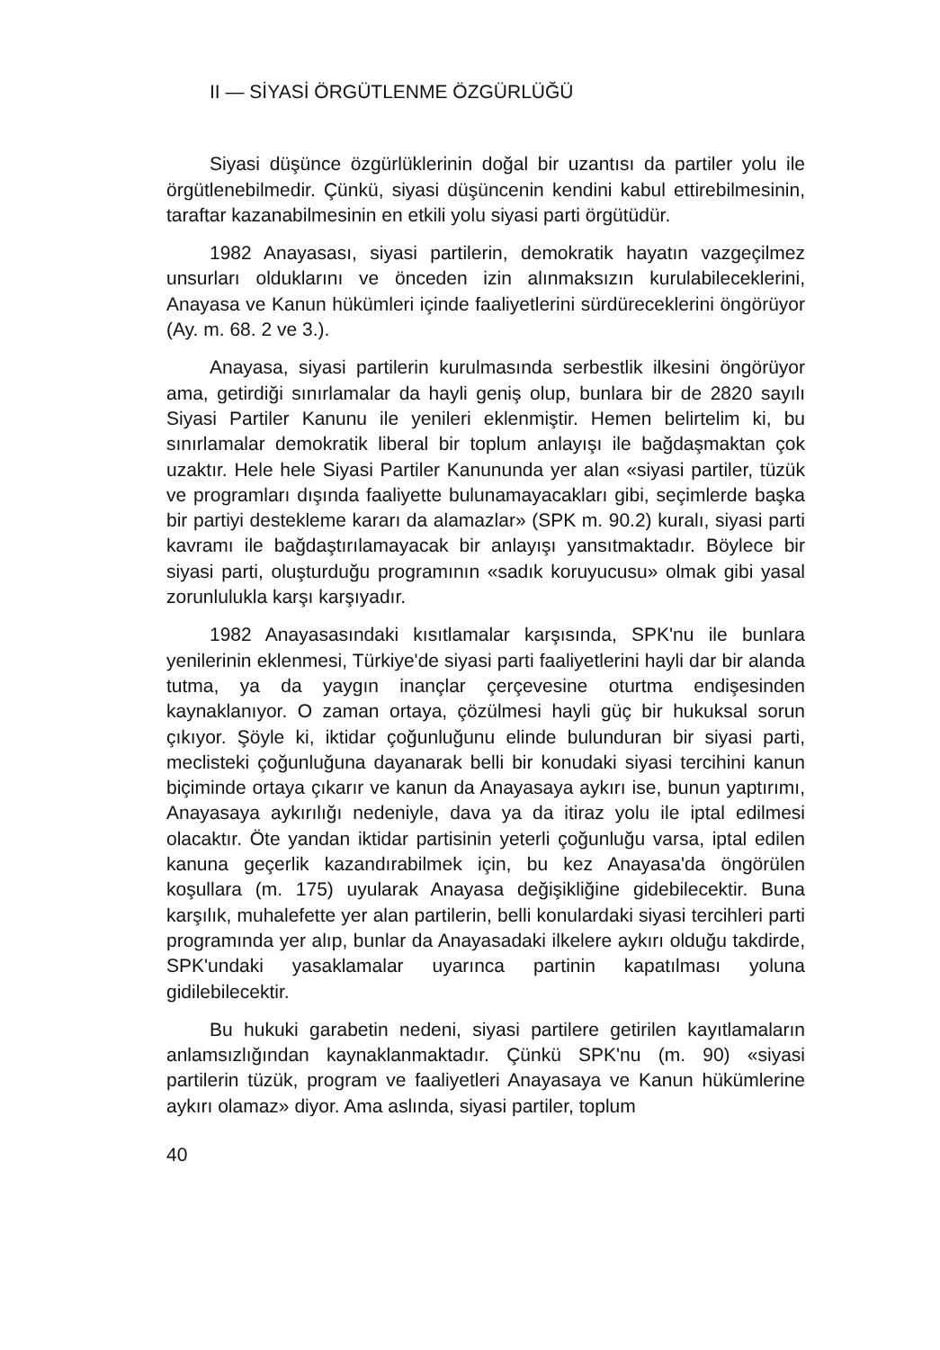II — SİYASİ ÖRGÜTLENME ÖZGÜRLÜĞÜ
Siyasi düşünce özgürlüklerinin doğal bir uzantısı da partiler yolu ile örgütlenebilmedir. Çünkü, siyasi düşüncenin kendini kabul ettirebilmesinin, taraftar kazanabilmesinin en etkili yolu siyasi parti örgütüdür.
1982 Anayasası, siyasi partilerin, demokratik hayatın vazgeçilmez unsurları olduklarını ve önceden izin alınmaksızın kurulabileceklerini, Anayasa ve Kanun hükümleri içinde faaliyetlerini sürdüreceklerini öngörüyor (Ay. m. 68. 2 ve 3.).
Anayasa, siyasi partilerin kurulmasında serbestlik ilkesini öngörüyor ama, getirdiği sınırlamalar da hayli geniş olup, bunlara bir de 2820 sayılı Siyasi Partiler Kanunu ile yenileri eklenmiştir. Hemen belirtelim ki, bu sınırlamalar demokratik liberal bir toplum anlayışı ile bağdaşmaktan çok uzaktır. Hele hele Siyasi Partiler Kanununda yer alan «siyasi partiler, tüzük ve programları dışında faaliyette bulunamayacakları gibi, seçimlerde başka bir partiyi destekleme kararı da alamazlar» (SPK m. 90.2) kuralı, siyasi parti kavramı ile bağdaştırılamayacak bir anlayışı yansıtmaktadır. Böylece bir siyasi parti, oluşturduğu programının «sadık koruyucusu» olmak gibi yasal zorunlulukla karşı karşıyadır.
1982 Anayasasındaki kısıtlamalar karşısında, SPK'nu ile bunlara yenilerinin eklenmesi, Türkiye'de siyasi parti faaliyetlerini hayli dar bir alanda tutma, ya da yaygın inançlar çerçevesine oturtma endişesinden kaynaklanıyor. O zaman ortaya, çözülmesi hayli güç bir hukuksal sorun çıkıyor. Şöyle ki, iktidar çoğunluğunu elinde bulunduran bir siyasi parti, meclisteki çoğunluğuna dayanarak belli bir konudaki siyasi tercihini kanun biçiminde ortaya çıkarır ve kanun da Anayasaya aykırı ise, bunun yaptırımı, Anayasaya aykırılığı nedeniyle, dava ya da itiraz yolu ile iptal edilmesi olacaktır. Öte yandan iktidar partisinin yeterli çoğunluğu varsa, iptal edilen kanuna geçerlik kazandırabilmek için, bu kez Anayasa'da öngörülen koşullara (m. 175) uyularak Anayasa değişikliğine gidebilecektir. Buna karşılık, muhalefette yer alan partilerin, belli konulardaki siyasi tercihleri parti programında yer alıp, bunlar da Anayasadaki ilkelere aykırı olduğu takdirde, SPK'undaki yasaklamalar uyarınca partinin kapatılması yoluna gidilebilecektir.
Bu hukuki garabetin nedeni, siyasi partilere getirilen kayıtlamaların anlamsızlığından kaynaklanmaktadır. Çünkü SPK'nu (m. 90) «siyasi partilerin tüzük, program ve faaliyetleri Anayasaya ve Kanun hükümlerine aykırı olamaz» diyor. Ama aslında, siyasi partiler, toplum
40